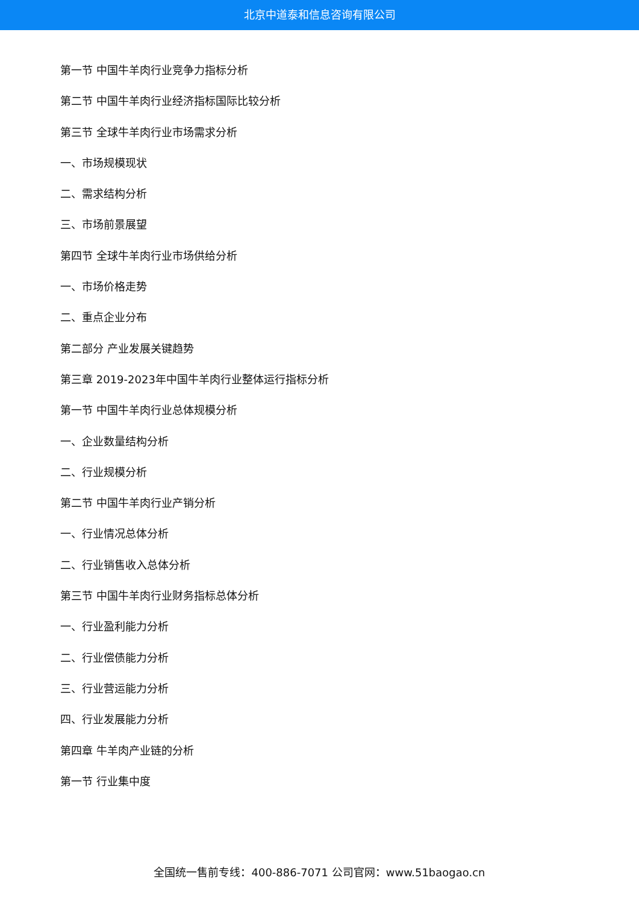北京中道泰和信息咨询有限公司
第一节 中国牛羊肉行业竞争力指标分析
第二节 中国牛羊肉行业经济指标国际比较分析
第三节 全球牛羊肉行业市场需求分析
一、市场规模现状
二、需求结构分析
三、市场前景展望
第四节 全球牛羊肉行业市场供给分析
一、市场价格走势
二、重点企业分布
第二部分 产业发展关键趋势
第三章 2019-2023年中国牛羊肉行业整体运行指标分析
第一节 中国牛羊肉行业总体规模分析
一、企业数量结构分析
二、行业规模分析
第二节 中国牛羊肉行业产销分析
一、行业情况总体分析
二、行业销售收入总体分析
第三节 中国牛羊肉行业财务指标总体分析
一、行业盈利能力分析
二、行业偿债能力分析
三、行业营运能力分析
四、行业发展能力分析
第四章 牛羊肉产业链的分析
第一节 行业集中度
全国统一售前专线：400-886-7071 公司官网：www.51baogao.cn